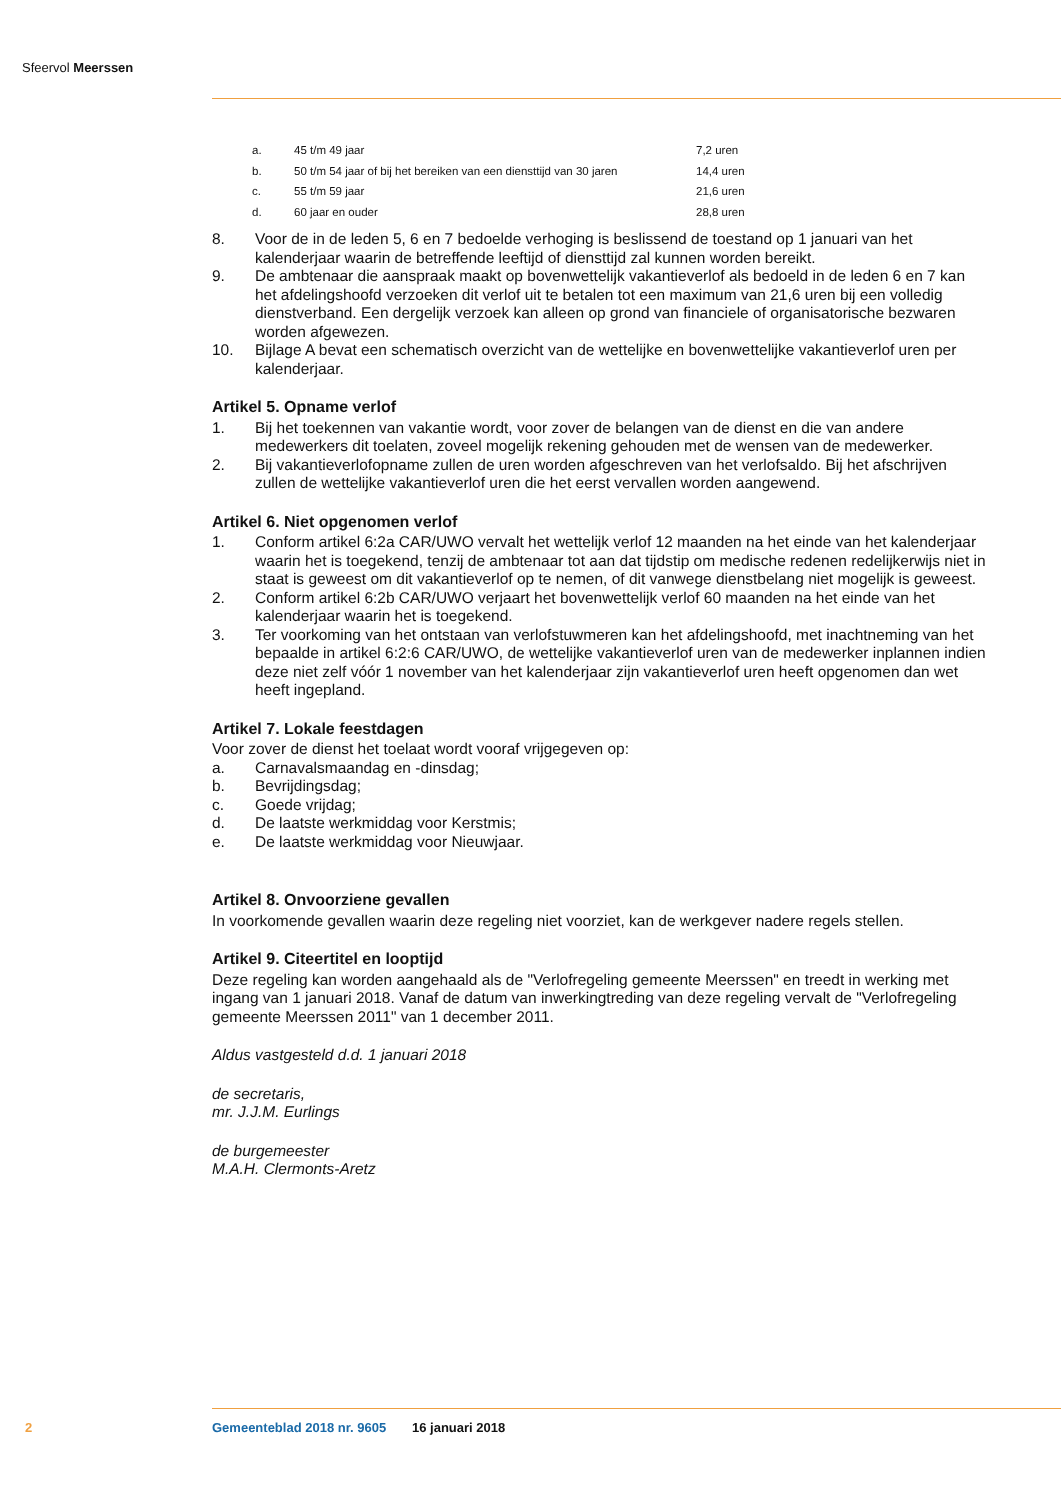Sfeervol Meerssen
| a. | 45 t/m 49 jaar | 7,2 uren |
| b. | 50 t/m 54 jaar of bij het bereiken van een diensttijd van 30 jaren | 14,4 uren |
| c. | 55 t/m 59 jaar | 21,6 uren |
| d. | 60 jaar en ouder | 28,8 uren |
8. Voor de in de leden 5, 6 en 7 bedoelde verhoging is beslissend de toestand op 1 januari van het kalenderjaar waarin de betreffende leeftijd of diensttijd zal kunnen worden bereikt.
9. De ambtenaar die aanspraak maakt op bovenwettelijk vakantieverlof als bedoeld in de leden 6 en 7 kan het afdelingshoofd verzoeken dit verlof uit te betalen tot een maximum van 21,6 uren bij een volledig dienstverband. Een dergelijk verzoek kan alleen op grond van financiele of organisatorische bezwaren worden afgewezen.
10. Bijlage A bevat een schematisch overzicht van de wettelijke en bovenwettelijke vakantieverlof uren per kalenderjaar.
Artikel 5. Opname verlof
1. Bij het toekennen van vakantie wordt, voor zover de belangen van de dienst en die van andere medewerkers dit toelaten, zoveel mogelijk rekening gehouden met de wensen van de medewerker.
2. Bij vakantieverlofopname zullen de uren worden afgeschreven van het verlofsaldo. Bij het afschrijven zullen de wettelijke vakantieverlof uren die het eerst vervallen worden aangewend.
Artikel 6. Niet opgenomen verlof
1. Conform artikel 6:2a CAR/UWO vervalt het wettelijk verlof 12 maanden na het einde van het kalenderjaar waarin het is toegekend, tenzij de ambtenaar tot aan dat tijdstip om medische redenen redelijkerwijs niet in staat is geweest om dit vakantieverlof op te nemen, of dit vanwege dienstbelang niet mogelijk is geweest.
2. Conform artikel 6:2b CAR/UWO verjaart het bovenwettelijk verlof 60 maanden na het einde van het kalenderjaar waarin het is toegekend.
3. Ter voorkoming van het ontstaan van verlofstuwmeren kan het afdelingshoofd, met inachtneming van het bepaalde in artikel 6:2:6 CAR/UWO, de wettelijke vakantieverlof uren van de medewerker inplannen indien deze niet zelf vóór 1 november van het kalenderjaar zijn vakantieverlof uren heeft opgenomen dan wet heeft ingepland.
Artikel 7. Lokale feestdagen
Voor zover de dienst het toelaat wordt vooraf vrijgegeven op:
a. Carnavalsmaandag en -dinsdag;
b. Bevrijdingsdag;
c. Goede vrijdag;
d. De laatste werkmiddag voor Kerstmis;
e. De laatste werkmiddag voor Nieuwjaar.
Artikel 8. Onvoorziene gevallen
In voorkomende gevallen waarin deze regeling niet voorziet, kan de werkgever nadere regels stellen.
Artikel 9. Citeertitel en looptijd
Deze regeling kan worden aangehaald als de "Verlofregeling gemeente Meerssen" en treedt in werking met ingang van 1 januari 2018. Vanaf de datum van inwerkingtreding van deze regeling vervalt de "Verlofregeling gemeente Meerssen 2011" van 1 december 2011.
Aldus vastgesteld d.d. 1 januari 2018
de secretaris,
mr. J.J.M. Eurlings
de burgemeester
M.A.H. Clermonts-Aretz
2 Gemeenteblad 2018 nr. 9605 16 januari 2018